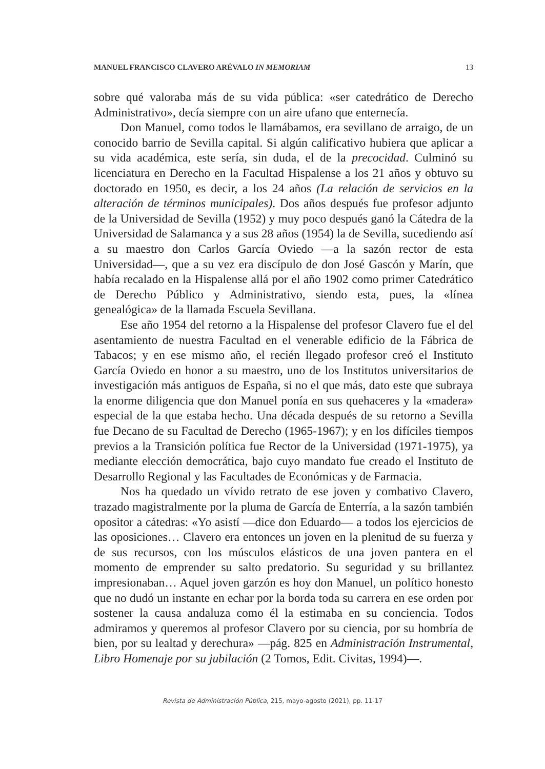MANUEL FRANCISCO CLAVERO ARÉVALO IN MEMORIAM 13
sobre qué valoraba más de su vida pública: «ser catedrático de Derecho Administrativo», decía siempre con un aire ufano que enternecía.
Don Manuel, como todos le llamábamos, era sevillano de arraigo, de un conocido barrio de Sevilla capital. Si algún calificativo hubiera que aplicar a su vida académica, este sería, sin duda, el de la precocidad. Culminó su licenciatura en Derecho en la Facultad Hispalense a los 21 años y obtuvo su doctorado en 1950, es decir, a los 24 años (La relación de servicios en la alteración de términos municipales). Dos años después fue profesor adjunto de la Universidad de Sevilla (1952) y muy poco después ganó la Cátedra de la Universidad de Salamanca y a sus 28 años (1954) la de Sevilla, sucediendo así a su maestro don Carlos García Oviedo —a la sazón rector de esta Universidad—, que a su vez era discípulo de don José Gascón y Marín, que había recalado en la Hispalense allá por el año 1902 como primer Catedrático de Derecho Público y Administrativo, siendo esta, pues, la «línea genealógica» de la llamada Escuela Sevillana.
Ese año 1954 del retorno a la Hispalense del profesor Clavero fue el del asentamiento de nuestra Facultad en el venerable edificio de la Fábrica de Tabacos; y en ese mismo año, el recién llegado profesor creó el Instituto García Oviedo en honor a su maestro, uno de los Institutos universitarios de investigación más antiguos de España, si no el que más, dato este que subraya la enorme diligencia que don Manuel ponía en sus quehaceres y la «madera» especial de la que estaba hecho. Una década después de su retorno a Sevilla fue Decano de su Facultad de Derecho (1965-1967); y en los difíciles tiempos previos a la Transición política fue Rector de la Universidad (1971-1975), ya mediante elección democrática, bajo cuyo mandato fue creado el Instituto de Desarrollo Regional y las Facultades de Económicas y de Farmacia.
Nos ha quedado un vívido retrato de ese joven y combativo Clavero, trazado magistralmente por la pluma de García de Enterría, a la sazón también opositor a cátedras: «Yo asistí —dice don Eduardo— a todos los ejercicios de las oposiciones… Clavero era entonces un joven en la plenitud de su fuerza y de sus recursos, con los músculos elásticos de una joven pantera en el momento de emprender su salto predatorio. Su seguridad y su brillantez impresionaban… Aquel joven garzón es hoy don Manuel, un político honesto que no dudó un instante en echar por la borda toda su carrera en ese orden por sostener la causa andaluza como él la estimaba en su conciencia. Todos admiramos y queremos al profesor Clavero por su ciencia, por su hombría de bien, por su lealtad y derechura» —pág. 825 en Administración Instrumental, Libro Homenaje por su jubilación (2 Tomos, Edit. Civitas, 1994)—.
Revista de Administración Pública, 215, mayo-agosto (2021), pp. 11-17